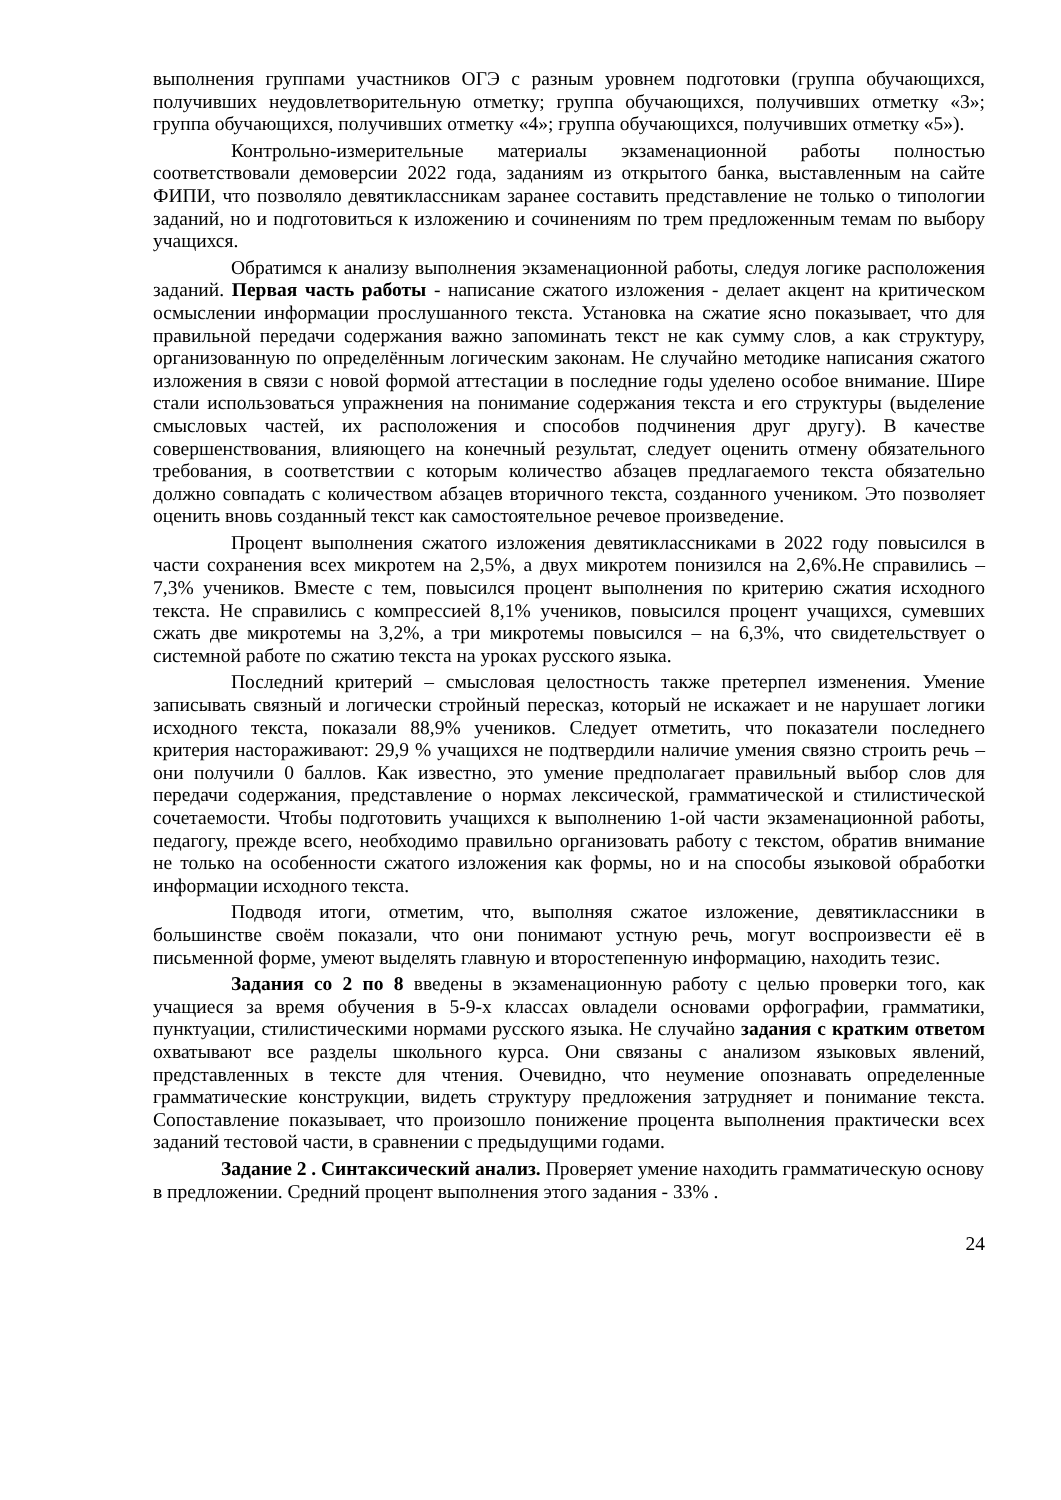выполнения группами участников ОГЭ с разным уровнем подготовки (группа обучающихся, получивших неудовлетворительную отметку; группа обучающихся, получивших отметку «3»; группа обучающихся, получивших отметку «4»; группа обучающихся, получивших отметку «5»).
Контрольно-измерительные материалы экзаменационной работы полностью соответствовали демоверсии 2022 года, заданиям из открытого банка, выставленным на сайте ФИПИ, что позволяло девятиклассникам заранее составить представление не только о типологии заданий, но и подготовиться к изложению и сочинениям по трем предложенным темам по выбору учащихся.
Обратимся к анализу выполнения экзаменационной работы, следуя логике расположения заданий. Первая часть работы - написание сжатого изложения - делает акцент на критическом осмыслении информации прослушанного текста. Установка на сжатие ясно показывает, что для правильной передачи содержания важно запоминать текст не как сумму слов, а как структуру, организованную по определённым логическим законам. Не случайно методике написания сжатого изложения в связи с новой формой аттестации в последние годы уделено особое внимание. Шире стали использоваться упражнения на понимание содержания текста и его структуры (выделение смысловых частей, их расположения и способов подчинения друг другу). В качестве совершенствования, влияющего на конечный результат, следует оценить отмену обязательного требования, в соответствии с которым количество абзацев предлагаемого текста обязательно должно совпадать с количеством абзацев вторичного текста, созданного учеником. Это позволяет оценить вновь созданный текст как самостоятельное речевое произведение.
Процент выполнения сжатого изложения девятиклассниками в 2022 году повысился в части сохранения всех микротем на 2,5%, а двух микротем понизился на 2,6%.Не справились – 7,3% учеников. Вместе с тем, повысился процент выполнения по критерию сжатия исходного текста. Не справились с компрессией 8,1% учеников, повысился процент учащихся, сумевших сжать две микротемы на 3,2%, а три микротемы повысился – на 6,3%, что свидетельствует о системной работе по сжатию текста на уроках русского языка.
Последний критерий – смысловая целостность также претерпел изменения. Умение записывать связный и логически стройный пересказ, который не искажает и не нарушает логики исходного текста, показали 88,9% учеников. Следует отметить, что показатели последнего критерия настораживают: 29,9 % учащихся не подтвердили наличие умения связно строить речь – они получили 0 баллов. Как известно, это умение предполагает правильный выбор слов для передачи содержания, представление о нормах лексической, грамматической и стилистической сочетаемости. Чтобы подготовить учащихся к выполнению 1-ой части экзаменационной работы, педагогу, прежде всего, необходимо правильно организовать работу с текстом, обратив внимание не только на особенности сжатого изложения как формы, но и на способы языковой обработки информации исходного текста.
Подводя итоги, отметим, что, выполняя сжатое изложение, девятиклассники в большинстве своём показали, что они понимают устную речь, могут воспроизвести её в письменной форме, умеют выделять главную и второстепенную информацию, находить тезис.
Задания со 2 по 8 введены в экзаменационную работу с целью проверки того, как учащиеся за время обучения в 5-9-х классах овладели основами орфографии, грамматики, пунктуации, стилистическими нормами русского языка. Не случайно задания с кратким ответом охватывают все разделы школьного курса. Они связаны с анализом языковых явлений, представленных в тексте для чтения. Очевидно, что неумение опознавать определенные грамматические конструкции, видеть структуру предложения затрудняет и понимание текста. Сопоставление показывает, что произошло понижение процента выполнения практически всех заданий тестовой части, в сравнении с предыдущими годами.
Задание 2 . Синтаксический анализ. Проверяет умение находить грамматическую основу в предложении. Средний процент выполнения этого задания - 33% .
24